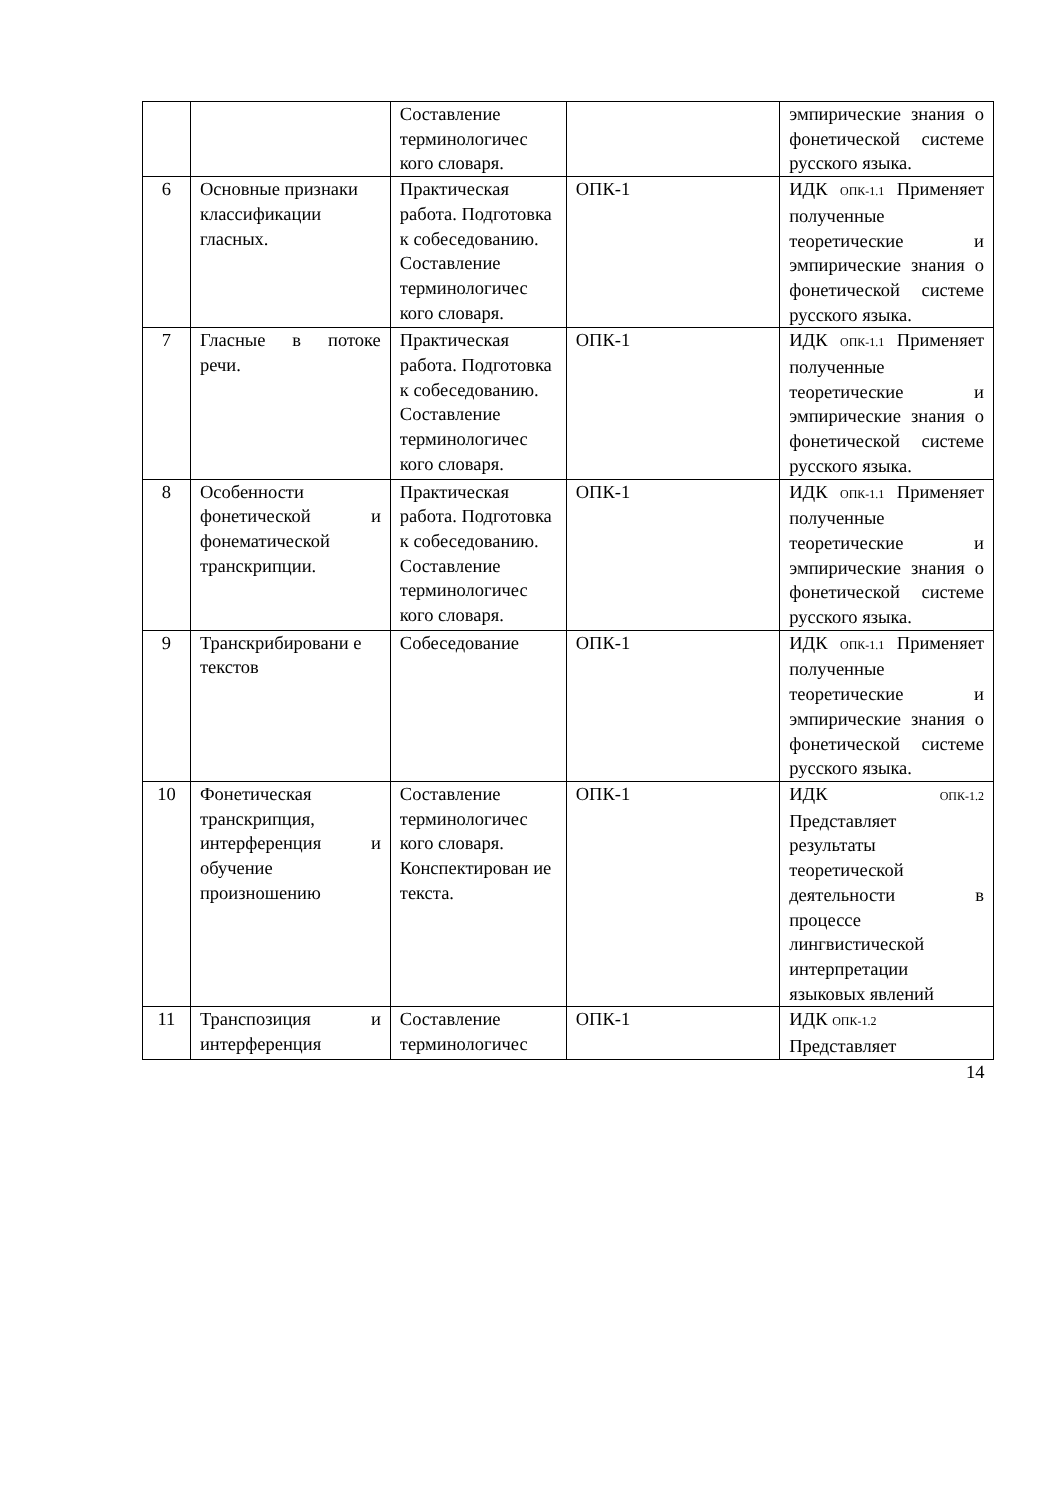| | | Составление терминологичес кого словаря. | | эмпирические знания о фонетической системе русского языка. |
| 6 | Основные признаки классификации гласных. | Практическая работа. Подготовка к собеседованию. Составление терминологичес кого словаря. | ОПК-1 | ИДК ОПК-1.1 Применяет полученные теоретические и эмпирические знания о фонетической системе русского языка. |
| 7 | Гласные в потоке речи. | Практическая работа. Подготовка к собеседованию. Составление терминологичес кого словаря. | ОПК-1 | ИДК ОПК-1.1 Применяет полученные теоретические и эмпирические знания о фонетической системе русского языка. |
| 8 | Особенности фонетической и фонематической транскрипции. | Практическая работа. Подготовка к собеседованию. Составление терминологичес кого словаря. | ОПК-1 | ИДК ОПК-1.1 Применяет полученные теоретические и эмпирические знания о фонетической системе русского языка. |
| 9 | Транскрибировани е текстов | Собеседование | ОПК-1 | ИДК ОПК-1.1 Применяет полученные теоретические и эмпирические знания о фонетической системе русского языка. |
| 10 | Фонетическая транскрипция, интерференция и обучение произношению | Составление терминологичес кого словаря. Конспектирован ие текста. | ОПК-1 | ИДК ОПК-1.2 Представляет результаты теоретической деятельности в процессе лингвистической интерпретации языковых явлений |
| 11 | Транспозиция и интерференция | Составление терминологичес | ОПК-1 | ИДК ОПК-1.2 Представляет |
14